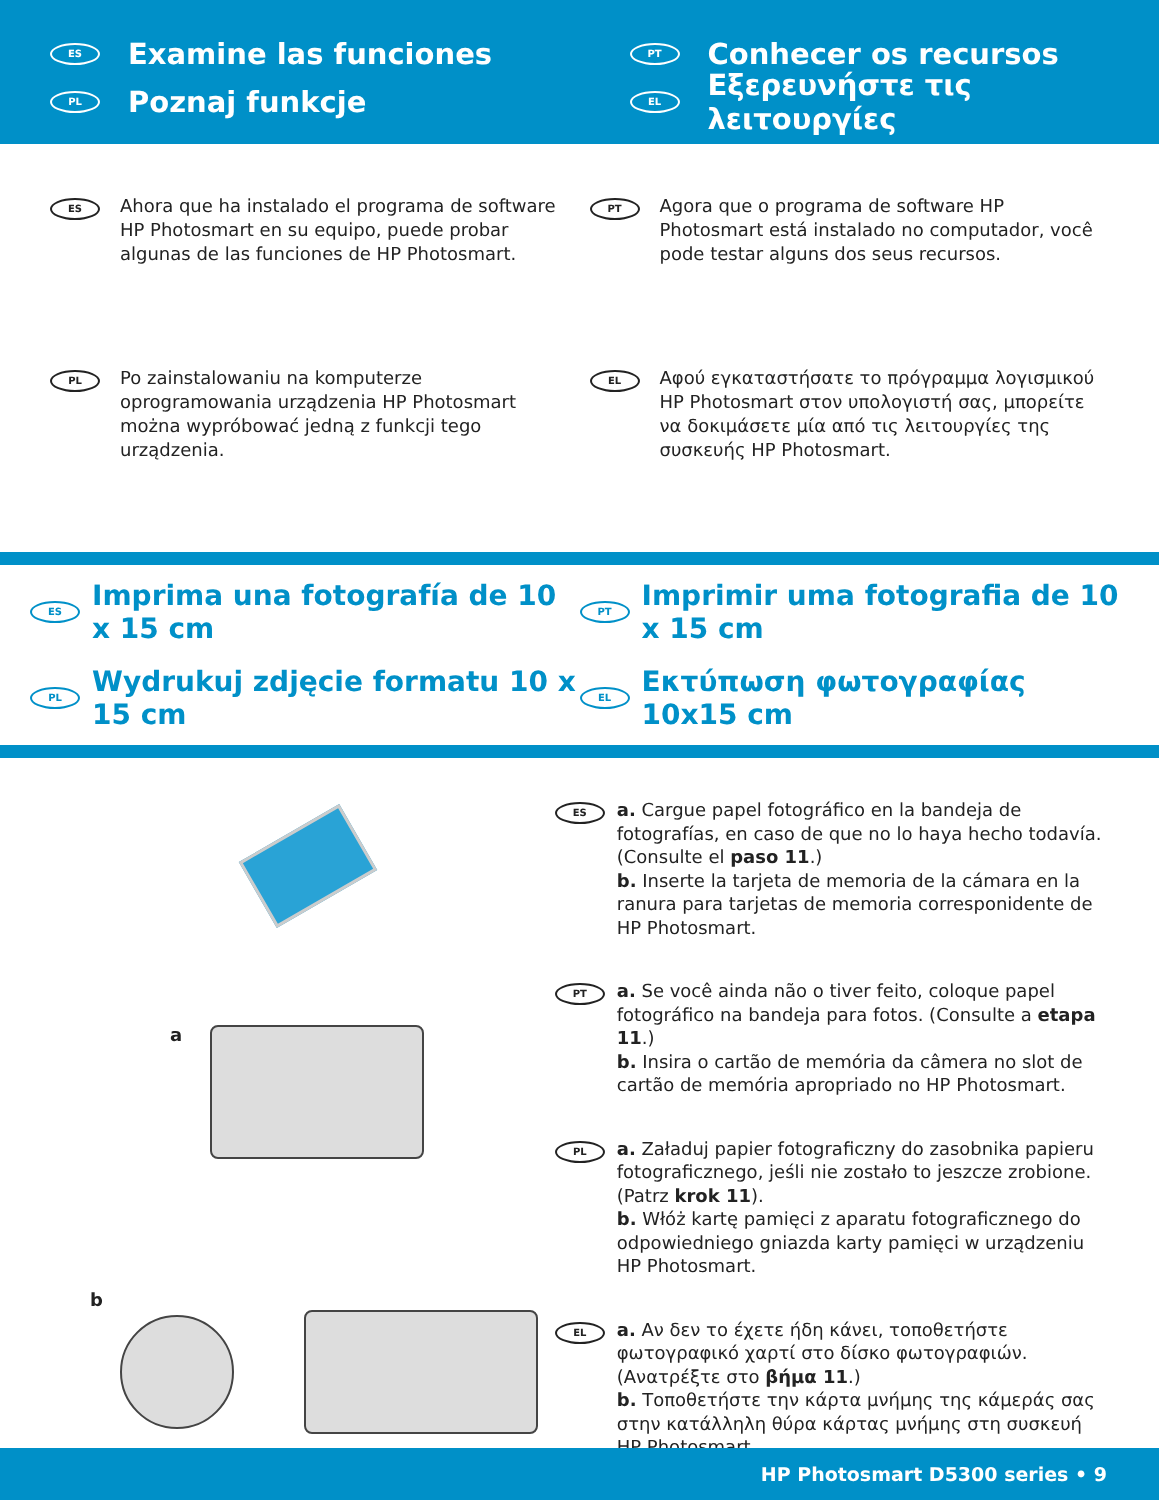ES Examine las funciones
PL Poznaj funkcje
PT Conhecer os recursos
EL Εξερευνήστε τις λειτουργίες
ES
Ahora que ha instalado el programa de software HP Photosmart en su equipo, puede probar algunas de las funciones de HP Photosmart.
PT
Agora que o programa de software HP Photosmart está instalado no computador, você pode testar alguns dos seus recursos.
PL
Po zainstalowaniu na komputerze oprogramowania urządzenia HP Photosmart można wypróbować jedną z funkcji tego urządzenia.
EL
Αφού εγκαταστήσατε το πρόγραμμα λογισμικού HP Photosmart στον υπολογιστή σας, μπορείτε να δοκιμάσετε μία από τις λειτουργίες της συσκευής HP Photosmart.
ES Imprima una fotografía de 10 x 15 cm
PT Imprimir uma fotografia de 10 x 15 cm
PL Wydrukuj zdjęcie formatu 10 x 15 cm
EL Εκτύπωση φωτογραφίας 10x15 cm
a
b
ES
a. Cargue papel fotográfico en la bandeja de fotografías, en caso de que no lo haya hecho todavía. (Consulte el paso 11.)
b. Inserte la tarjeta de memoria de la cámara en la ranura para tarjetas de memoria corresponidente de HP Photosmart.
PT
a. Se você ainda não o tiver feito, coloque papel fotográfico na bandeja para fotos. (Consulte a etapa 11.)
b. Insira o cartão de memória da câmera no slot de cartão de memória apropriado no HP Photosmart.
PL
a. Załaduj papier fotograficzny do zasobnika papieru fotograficznego, jeśli nie zostało to jeszcze zrobione. (Patrz krok 11).
b. Włóż kartę pamięci z aparatu fotograficznego do odpowiedniego gniazda karty pamięci w urządzeniu HP Photosmart.
EL
a. Αν δεν το έχετε ήδη κάνει, τοποθετήστε φωτογραφικό χαρτί στο δίσκο φωτογραφιών. (Ανατρέξτε στο βήμα 11.)
b. Τοποθετήστε την κάρτα μνήμης της κάμεράς σας στην κατάλληλη θύρα κάρτας μνήμης στη συσκευή HP Photosmart.
HP Photosmart D5300 series • 9